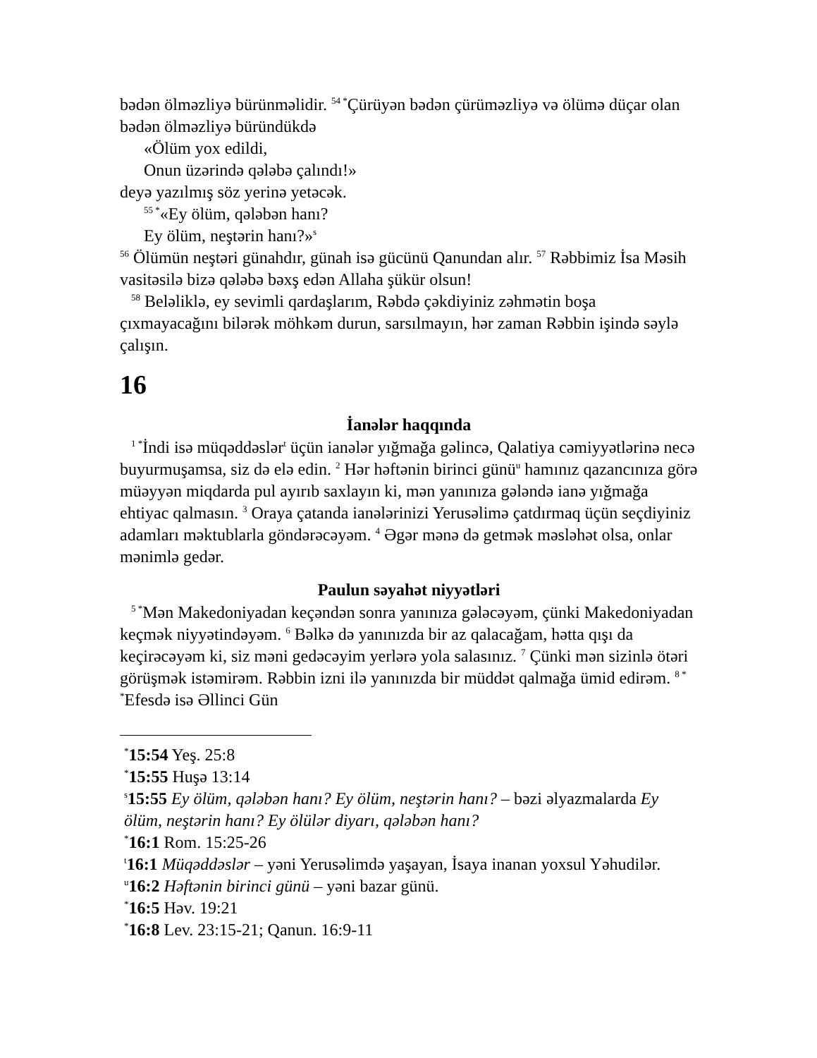bədən ölməzliyə bürünməlidir. <sup>54 *</sup>Çürüyən bədən çürüməzliyə və ölümə düçar olan bədən ölməzliyə büründükdə
«Ölüm yox edildi,
Onun üzərində qələbə çalındı!»
deyə yazılmış söz yerinə yetəcək.
<sup>55 *</sup>«Ey ölüm, qələbən hanı?
Ey ölüm, neştərin hanı?»<sup>s</sup>
<sup>56</sup> Ölümün neştəri günahdır, günah isə gücünü Qanundan alır. <sup>57</sup> Rəbbimiz İsa Məsih vasitəsilə bizə qələbə bəxş edən Allaha şükür olsun!
<sup>58</sup> Beləliklə, ey sevimli qardaşlarım, Rəbdə çəkdiyiniz zəhmətin boşa çıxmayacağını bilərək möhkəm durun, sarsılmayın, hər zaman Rəbbin işində səylə çalışın.
16
İanələr haqqında
<sup>1 *</sup>İndi isə müqəddəslər<sup>t</sup> üçün ianələr yığmağa gəlincə, Qalatiya cəmiyyətlərinə necə buyurmuşamsa, siz də elə edin. <sup>2</sup> Hər həftənin birinci günü<sup>u</sup> hamınız qazancınıza görə müəyyən miqdarda pul ayırıb saxlayın ki, mən yanınıza gələndə ianə yığmağa ehtiyac qalmasın. <sup>3</sup> Oraya çatanda ianələrinizi Yerusəlimə çatdırmaq üçün seçdiyiniz adamları məktublarla göndərəcəyəm. <sup>4</sup> Əgər mənə də getmək məsləhət olsa, onlar mənimlə gedər.
Paulun səyahət niyyətləri
<sup>5 *</sup>Mən Makedoniyadan keçəndən sonra yanınıza gələcəyəm, çünki Makedoniyadan keçmək niyyətindəyəm. <sup>6</sup> Bəlkə də yanınızda bir az qalacağam, hətta qışı da keçirəcəyəm ki, siz məni gedəcəyim yerlərə yola salasınız. <sup>7</sup> Çünki mən sizinlə ötəri görüşmək istəmirəm. Rəbbin izni ilə yanınızda bir müddət qalmağa ümid edirəm. <sup>8 * *</sup>Efesdə isə Əllinci Gün
<sup>*</sup> 15:54 Yeş. 25:8
<sup>*</sup> 15:55 Huşə 13:14
<sup>s</sup> 15:55 Ey ölüm, qələbən hanı? Ey ölüm, neştərin hanı? – bəzi əlyazmalarda Ey ölüm, neştərin hanı? Ey ölülər diyarı, qələbən hanı?
<sup>*</sup> 16:1 Rom. 15:25-26
<sup>t</sup> 16:1 Müqəddəslər – yəni Yerusəlimdə yaşayan, İsaya inanan yoxsul Yəhudilər.
<sup>u</sup> 16:2 Həftənin birinci günü – yəni bazar günü.
<sup>*</sup> 16:5 Həv. 19:21
<sup>*</sup> 16:8 Lev. 23:15-21; Qanun. 16:9-11